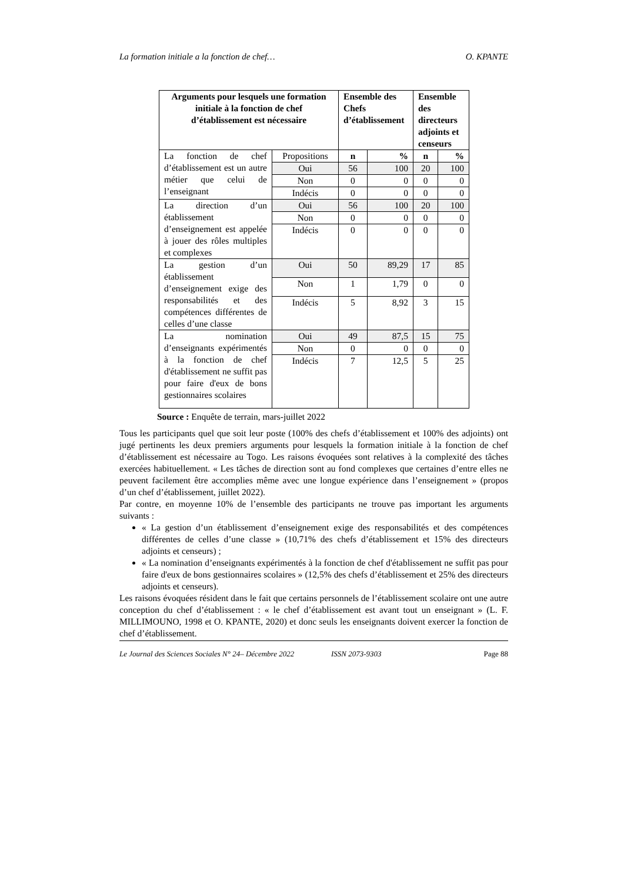La formation initiale a la fonction de chef… O. KPANTE
| Arguments pour lesquels une formation initiale à la fonction de chef d’établissement est nécessaire | | Ensemble des Chefs d’établissement | | Ensemble des directeurs adjoints et censeurs | |
| --- | --- | --- | --- | --- | --- |
| La fonction de chef d’établissement est un autre métier que celui de l’enseignant | Propositions | n | % | n | % |
| | Oui | 56 | 100 | 20 | 100 |
| | Non | 0 | 0 | 0 | 0 |
| | Indécis | 0 | 0 | 0 | 0 |
| La direction d’un établissement d’enseignement est appelée à jouer des rôles multiples et complexes | Oui | 56 | 100 | 20 | 100 |
| | Non | 0 | 0 | 0 | 0 |
| | Indécis | 0 | 0 | 0 | 0 |
| La gestion d’un établissement d’enseignement exige des responsabilités et des compétences différentes de celles d’une classe | Oui | 50 | 89,29 | 17 | 85 |
| | Non | 1 | 1,79 | 0 | 0 |
| | Indécis | 5 | 8,92 | 3 | 15 |
| La nomination d’enseignants expérimentés à la fonction de chef d'établissement ne suffit pas pour faire d'eux de bons gestionnaires scolaires | Oui | 49 | 87,5 | 15 | 75 |
| | Non | 0 | 0 | 0 | 0 |
| | Indécis | 7 | 12,5 | 5 | 25 |
Source : Enquête de terrain, mars-juillet 2022
Tous les participants quel que soit leur poste (100% des chefs d’établissement et 100% des adjoints) ont jugé pertinents les deux premiers arguments pour lesquels la formation initiale à la fonction de chef d’établissement est nécessaire au Togo. Les raisons évoquées sont relatives à la complexité des tâches exercées habituellement. « Les tâches de direction sont au fond complexes que certaines d’entre elles ne peuvent facilement être accomplies même avec une longue expérience dans l’enseignement » (propos d’un chef d’établissement, juillet 2022).
Par contre, en moyenne 10% de l’ensemble des participants ne trouve pas important les arguments suivants :
« La gestion d’un établissement d’enseignement exige des responsabilités et des compétences différentes de celles d’une classe » (10,71% des chefs d’établissement et 15% des directeurs adjoints et censeurs) ;
« La nomination d’enseignants expérimentés à la fonction de chef d'établissement ne suffit pas pour faire d'eux de bons gestionnaires scolaires » (12,5% des chefs d’établissement et 25% des directeurs adjoints et censeurs).
Les raisons évoquées résident dans le fait que certains personnels de l’établissement scolaire ont une autre conception du chef d’établissement : « le chef d’établissement est avant tout un enseignant » (L. F. MILLIMOUNO, 1998 et O. KPANTE, 2020) et donc seuls les enseignants doivent exercer la fonction de chef d’établissement.
Le Journal des Sciences Sociales N° 24– Décembre 2022 ISSN 2073-9303 Page 88